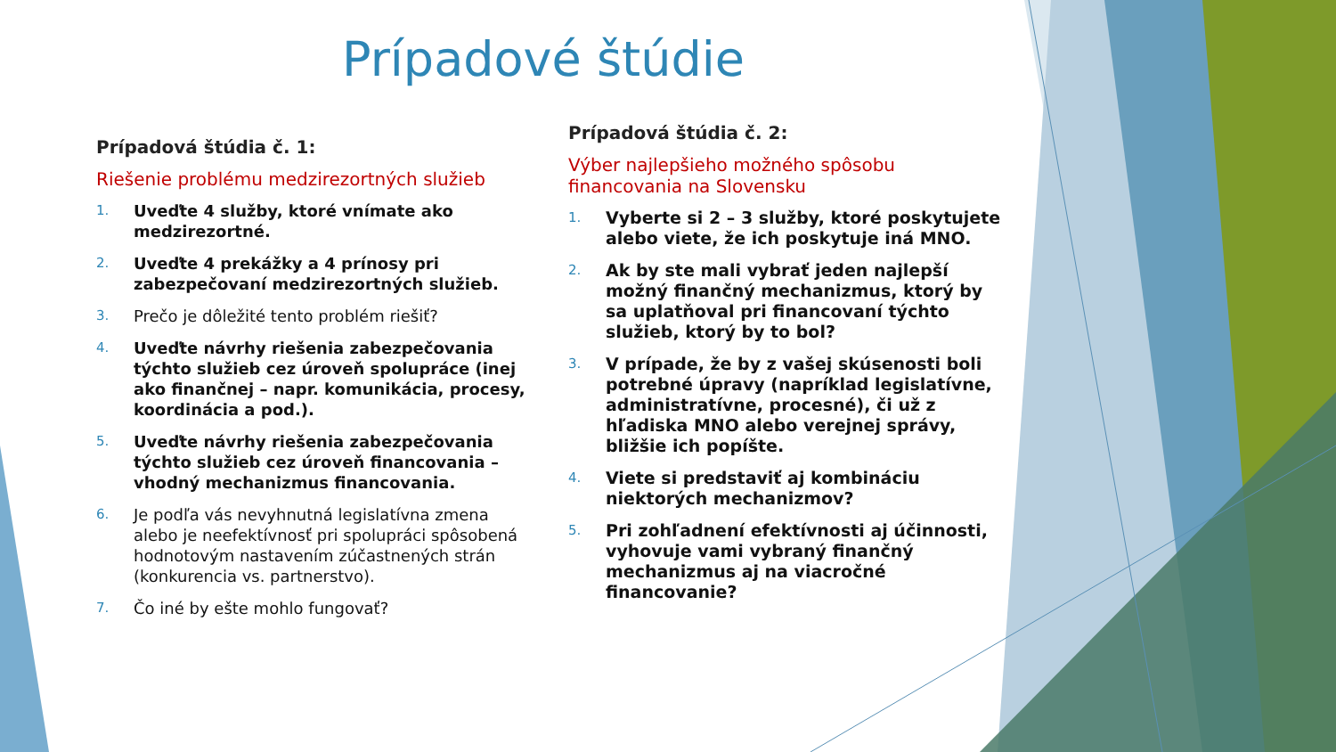Prípadové štúdie
Prípadová štúdia č. 1:
Riešenie problému medzirezortných služieb
1. Uveďte 4 služby, ktoré vnímate ako medzirezortné.
2. Uveďte 4 prekážky a 4 prínosy pri zabezpečovaní medzirezortných služieb.
3. Prečo je dôležité tento problém riešiť?
4. Uveďte návrhy riešenia zabezpečovania týchto služieb cez úroveň spolupráce (inej ako finančnej – napr. komunikácia, procesy, koordinácia a pod.).
5. Uveďte návrhy riešenia zabezpečovania týchto služieb cez úroveň financovania – vhodný mechanizmus financovania.
6. Je podľa vás nevyhnutná legislatívna zmena alebo je neefektívnosť pri spolupráci spôsobená hodnotovým nastavením zúčastnených strán (konkurencia vs. partnerstvo).
7. Čo iné by ešte mohlo fungovať?
Prípadová štúdia č. 2:
Výber najlepšieho možného spôsobu financovania na Slovensku
1. Vyberte si 2 – 3 služby, ktoré poskytujete alebo viete, že ich poskytuje iná MNO.
2. Ak by ste mali vybrať jeden najlepší možný finančný mechanizmus, ktorý by sa uplatňoval pri financovaní týchto služieb, ktorý by to bol?
3. V prípade, že by z vašej skúsenosti boli potrebné úpravy (napríklad legislatívne, administratívne, procesné), či už z hľadiska MNO alebo verejnej správy, bližšie ich popíšte.
4. Viete si predstaviť aj kombináciu niektorých mechanizmov?
5. Pri zohľadnení efektívnosti aj účinnosti, vyhovuje vami vybraný finančný mechanizmus aj na viacročné financovanie?